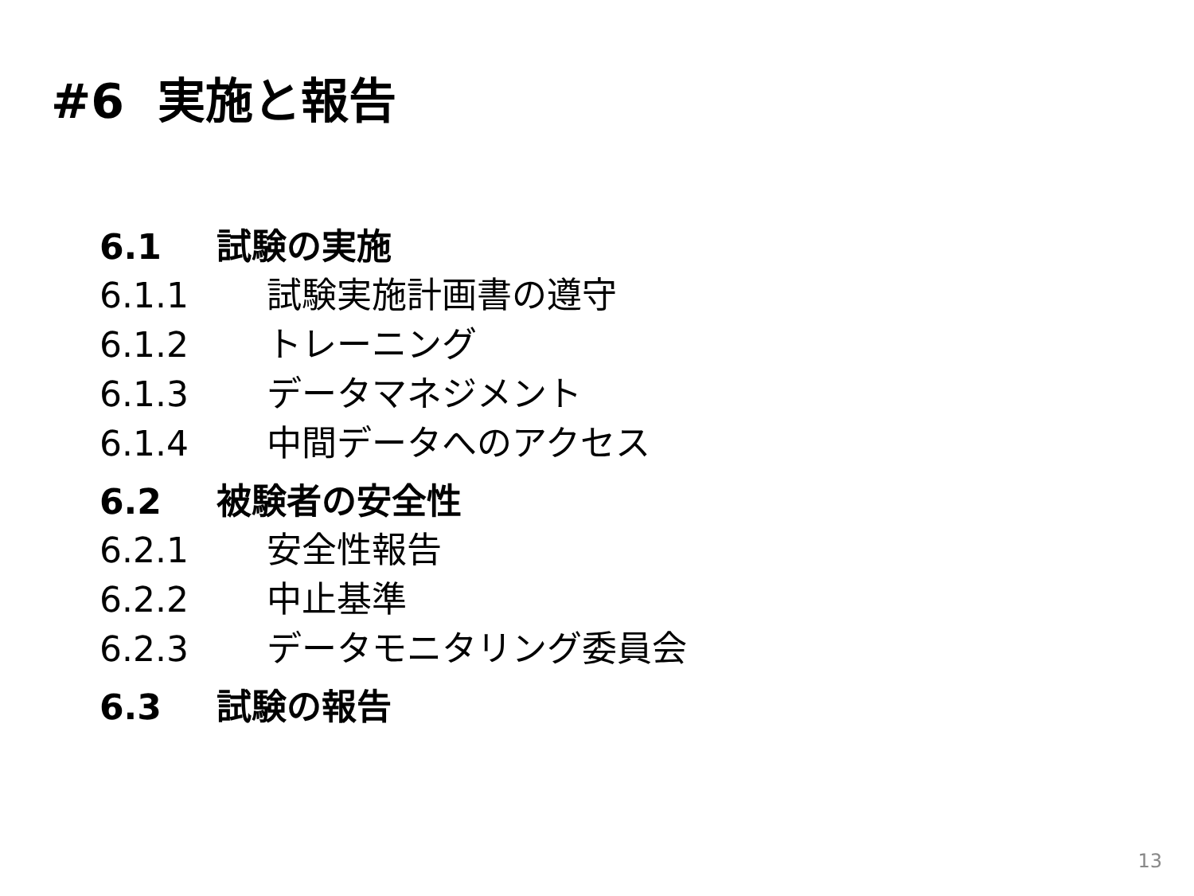#6 実施と報告
6.1 試験の実施
6.1.1 試験実施計画書の遵守
6.1.2 トレーニング
6.1.3 データマネジメント
6.1.4 中間データへのアクセス
6.2 被験者の安全性
6.2.1 安全性報告
6.2.2 中止基準
6.2.3 データモニタリング委員会
6.3 試験の報告
13